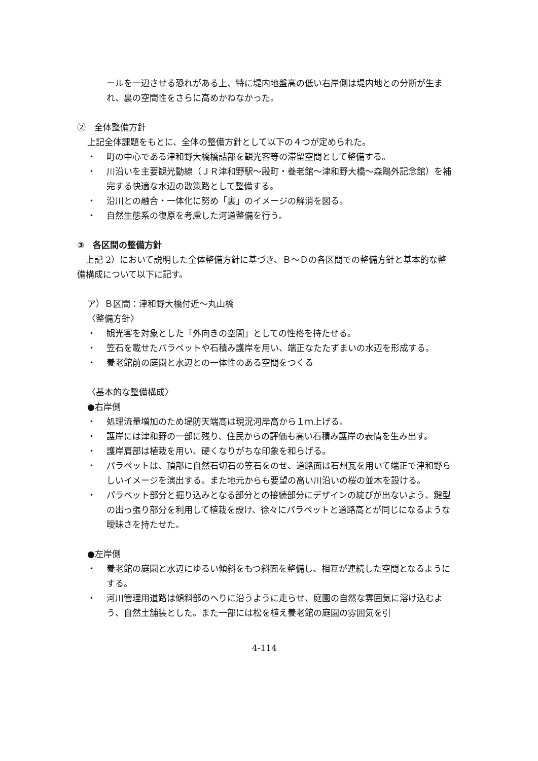ールを一辺させる恐れがある上、特に堤内地盤高の低い右岸側は堤内地との分断が生まれ、裏の空間性をさらに高めかねなかった。
②　全体整備方針
上記全体課題をもとに、全体の整備方針として以下の４つが定められた。
・ 町の中心である津和野大橋橋詰部を観光客等の滞留空間として整備する。
・ 川沿いを主要観光動線（ＪＲ津和野駅～殿町・養老館～津和野大橋～森鴎外記念館）を補完する快適な水辺の散策路として整備する。
・ 沿川との融合・一体化に努め「裏」のイメージの解消を図る。
・ 自然生態系の復原を考慮した河道整備を行う。
③　各区間の整備方針
　上記 2）において説明した全体整備方針に基づき、Ｂ～Ｄの各区間での整備方針と基本的な整備構成について以下に記す。
ア）Ｂ区間：津和野大橋付近～丸山橋
〈整備方針〉
・ 観光客を対象とした「外向きの空間」としての性格を持たせる。
・ 笠石を載せたパラペットや石積み護岸を用い、端正なたたずまいの水辺を形成する。
・ 養老館前の庭園と水辺との一体性のある空間をつくる
〈基本的な整備構成〉
●右岸側
・ 処理流量増加のため堤防天端高は現況河岸高から１ｍ上げる。
・ 護岸には津和野の一部に残り、住民からの評価も高い石積み護岸の表情を生み出す。
・ 護岸肩部は植栽を用い、硬くなりがちな印象を和らげる。
・ パラペットは、頂部に自然石切石の笠石をのせ、道路面は石州瓦を用いて端正で津和野らしいイメージを演出する。また地元からも要望の高い川沿いの桜の並木を設ける。
・ パラペット部分と掘り込みとなる部分との接続部分にデザインの綻びが出ないよう、鍵型の出っ張り部分を利用して植栽を設け、徐々にパラペットと道路高とが同じになるような曖昧さを持たせた。
●左岸側
・ 養老館の庭園と水辺にゆるい傾斜をもつ斜面を整備し、相互が連続した空間となるようにする。
・ 河川管理用道路は傾斜部のへりに沿うように走らせ、庭園の自然な雰囲気に溶け込むよう、自然土舗装とした。また一部には松を植え養老館の庭園の雰囲気を引
4-114